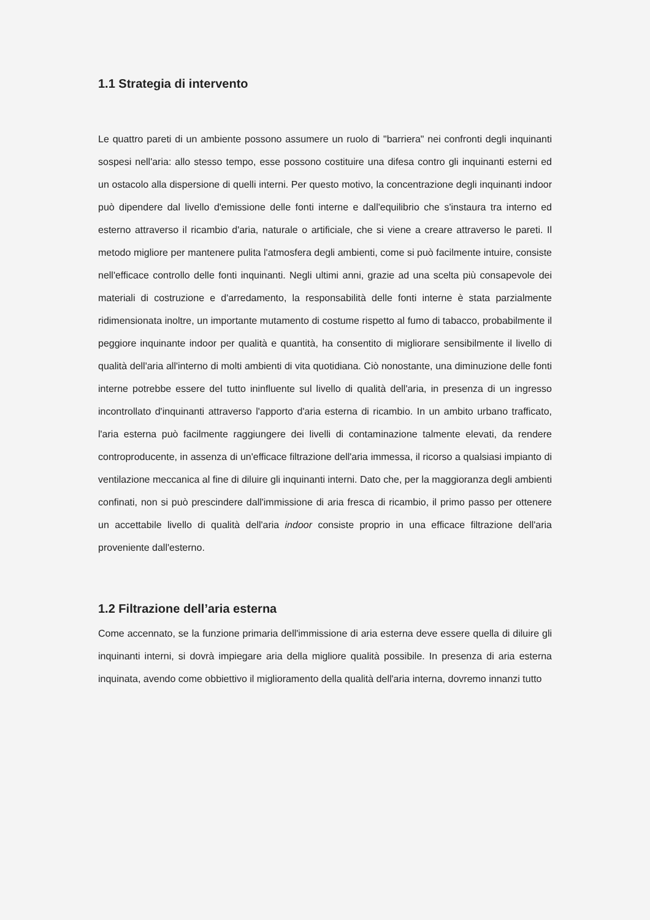1.1 Strategia di intervento
Le quattro pareti di un ambiente possono assumere un ruolo di "barriera" nei confronti degli inquinanti sospesi nell'aria: allo stesso tempo, esse possono costituire una difesa contro gli inquinanti esterni ed un ostacolo alla dispersione di quelli interni. Per questo motivo, la concentrazione degli inquinanti indoor può dipendere dal livello d'emissione delle fonti interne e dall'equilibrio che s'instaura tra interno ed esterno attraverso il ricambio d'aria, naturale o artificiale, che si viene a creare attraverso le pareti. Il metodo migliore per mantenere pulita l'atmosfera degli ambienti, come si può facilmente intuire, consiste nell'efficace controllo delle fonti inquinanti. Negli ultimi anni, grazie ad una scelta più consapevole dei materiali di costruzione e d'arredamento, la responsabilità delle fonti interne è stata parzialmente ridimensionata inoltre, un importante mutamento di costume rispetto al fumo di tabacco, probabilmente il peggiore inquinante indoor per qualità e quantità, ha consentito di migliorare sensibilmente il livello di qualità dell'aria all'interno di molti ambienti di vita quotidiana. Ciò nonostante, una diminuzione delle fonti interne potrebbe essere del tutto ininfluente sul livello di qualità dell'aria, in presenza di un ingresso incontrollato d'inquinanti attraverso l'apporto d'aria esterna di ricambio. In un ambito urbano trafficato, l'aria esterna può facilmente raggiungere dei livelli di contaminazione talmente elevati, da rendere controproducente, in assenza di un'efficace filtrazione dell'aria immessa, il ricorso a qualsiasi impianto di ventilazione meccanica al fine di diluire gli inquinanti interni. Dato che, per la maggioranza degli ambienti confinati, non si può prescindere dall'immissione di aria fresca di ricambio, il primo passo per ottenere un accettabile livello di qualità dell'aria indoor consiste proprio in una efficace filtrazione dell'aria proveniente dall'esterno.
1.2 Filtrazione dell’aria esterna
Come accennato, se la funzione primaria dell'immissione di aria esterna deve essere quella di diluire gli inquinanti interni, si dovrà impiegare aria della migliore qualità possibile. In presenza di aria esterna inquinata, avendo come obbiettivo il miglioramento della qualità dell'aria interna, dovremo innanzi tutto